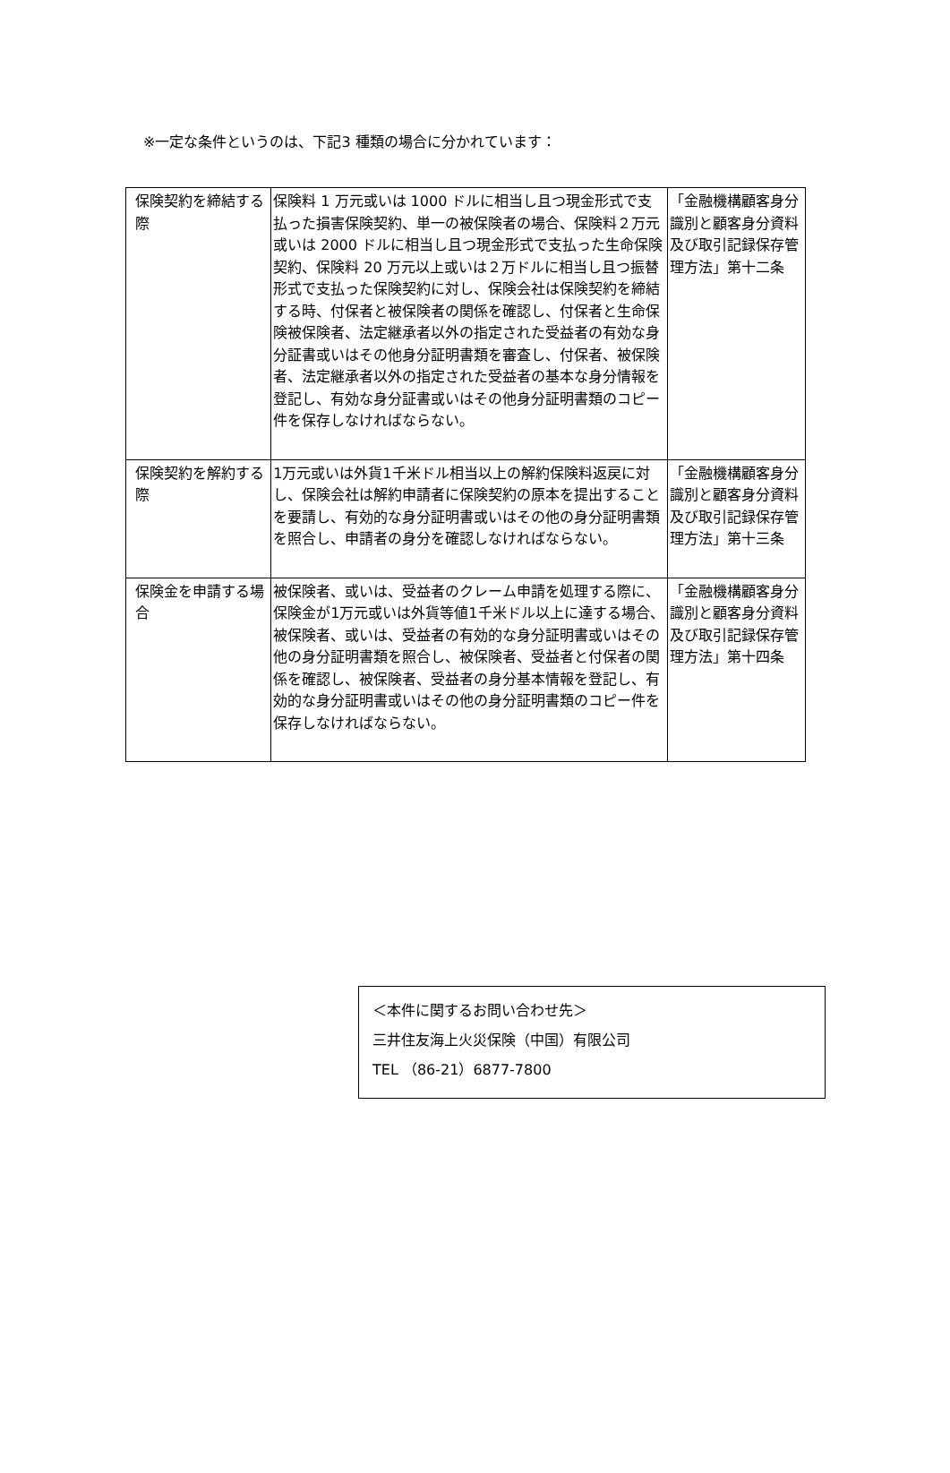※一定な条件というのは、下記3 種類の場合に分かれています：
| 保険契約を締結する際 | 保険料 1 万元或いは 1000 ドルに相当し且つ現金形式で支払った損害保険契約、単一の被保険者の場合、保険料２万元或いは 2000 ドルに相当し且つ現金形式で支払った生命保険契約、保険料 20 万元以上或いは２万ドルに相当し且つ振替形式で支払った保険契約に対し、保険会社は保険契約を締結する時、付保者と被保険者の関係を確認し、付保者と生命保険被保険者、法定継承者以外の指定された受益者の有効な身分証書或いはその他身分証明書類を審査し、付保者、被保険者、法定継承者以外の指定された受益者の基本な身分情報を登記し、有効な身分証書或いはその他身分証明書類のコピー件を保存しなければならない。 | 「金融機構顧客身分識別と顧客身分資料及び取引記録保存管理方法」第十二条 |
| 保険契約を解約する際 | 1万元或いは外貨1千米ドル相当以上の解約保険料返戻に対し、保険会社は解約申請者に保険契約の原本を提出することを要請し、有効的な身分証明書或いはその他の身分証明書類を照合し、申請者の身分を確認しなければならない。 | 「金融機構顧客身分識別と顧客身分資料及び取引記録保存管理方法」第十三条 |
| 保険金を申請する場合 | 被保険者、或いは、受益者のクレーム申請を処理する際に、保険金が1万元或いは外貨等値1千米ドル以上に達する場合、被保険者、或いは、受益者の有効的な身分証明書或いはその他の身分証明書類を照合し、被保険者、受益者と付保者の関係を確認し、被保険者、受益者の身分基本情報を登記し、有効的な身分証明書或いはその他の身分証明書類のコピー件を保存しなければならない。 | 「金融機構顧客身分識別と顧客身分資料及び取引記録保存管理方法」第十四条 |
＜本件に関するお問い合わせ先＞
三井住友海上火災保険（中国）有限公司
TEL （86-21）6877-7800